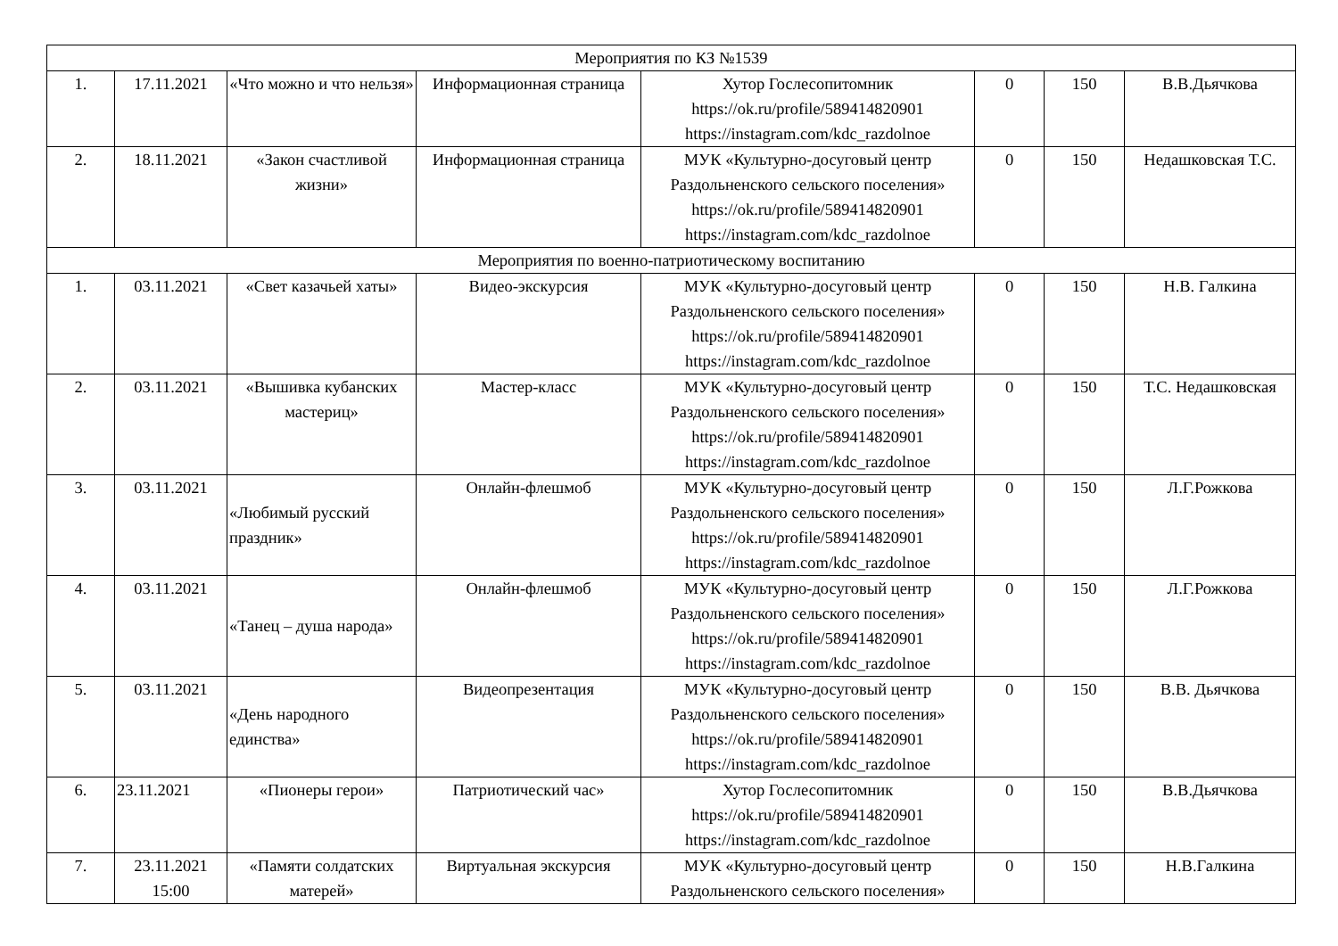| Мероприятия по КЗ №1539 | | | | | | | |
| 1. | 17.11.2021 | «Что можно и что нельзя» | Информационная страница | Хутор Гослесопитомник https://ok.ru/profile/589414820901 https://instagram.com/kdc_razdolnoe | 0 | 150 | В.В.Дьячкова |
| 2. | 18.11.2021 | «Закон счастливой жизни» | Информационная страница | МУК «Культурно-досуговый центр Раздольненского сельского поселения» https://ok.ru/profile/589414820901 https://instagram.com/kdc_razdolnoe | 0 | 150 | Недашковская Т.С. |
| Мероприятия по военно-патриотическому воспитанию | | | | | | | |
| 1. | 03.11.2021 | «Свет казачьей хаты» | Видео-экскурсия | МУК «Культурно-досуговый центр Раздольненского сельского поселения» https://ok.ru/profile/589414820901 https://instagram.com/kdc_razdolnoe | 0 | 150 | Н.В. Галкина |
| 2. | 03.11.2021 | «Вышивка кубанских мастериц» | Мастер-класс | МУК «Культурно-досуговый центр Раздольненского сельского поселения» https://ok.ru/profile/589414820901 https://instagram.com/kdc_razdolnoe | 0 | 150 | Т.С. Недашковская |
| 3. | 03.11.2021 | «Любимый русский праздник» | Онлайн-флешмоб | МУК «Культурно-досуговый центр Раздольненского сельского поселения» https://ok.ru/profile/589414820901 https://instagram.com/kdc_razdolnoe | 0 | 150 | Л.Г.Рожкова |
| 4. | 03.11.2021 | «Танец – душа народа» | Онлайн-флешмоб | МУК «Культурно-досуговый центр Раздольненского сельского поселения» https://ok.ru/profile/589414820901 https://instagram.com/kdc_razdolnoe | 0 | 150 | Л.Г.Рожкова |
| 5. | 03.11.2021 | «День народного единства» | Видеопрезентация | МУК «Культурно-досуговый центр Раздольненского сельского поселения» https://ok.ru/profile/589414820901 https://instagram.com/kdc_razdolnoe | 0 | 150 | В.В. Дьячкова |
| 6. | 23.11.2021 | «Пионеры герои» | Патриотический час» | Хутор Гослесопитомник https://ok.ru/profile/589414820901 https://instagram.com/kdc_razdolnoe | 0 | 150 | В.В.Дьячкова |
| 7. | 23.11.2021 15:00 | «Памяти солдатских матерей» | Виртуальная экскурсия | МУК «Культурно-досуговый центр Раздольненского сельского поселения» | 0 | 150 | Н.В.Галкина |